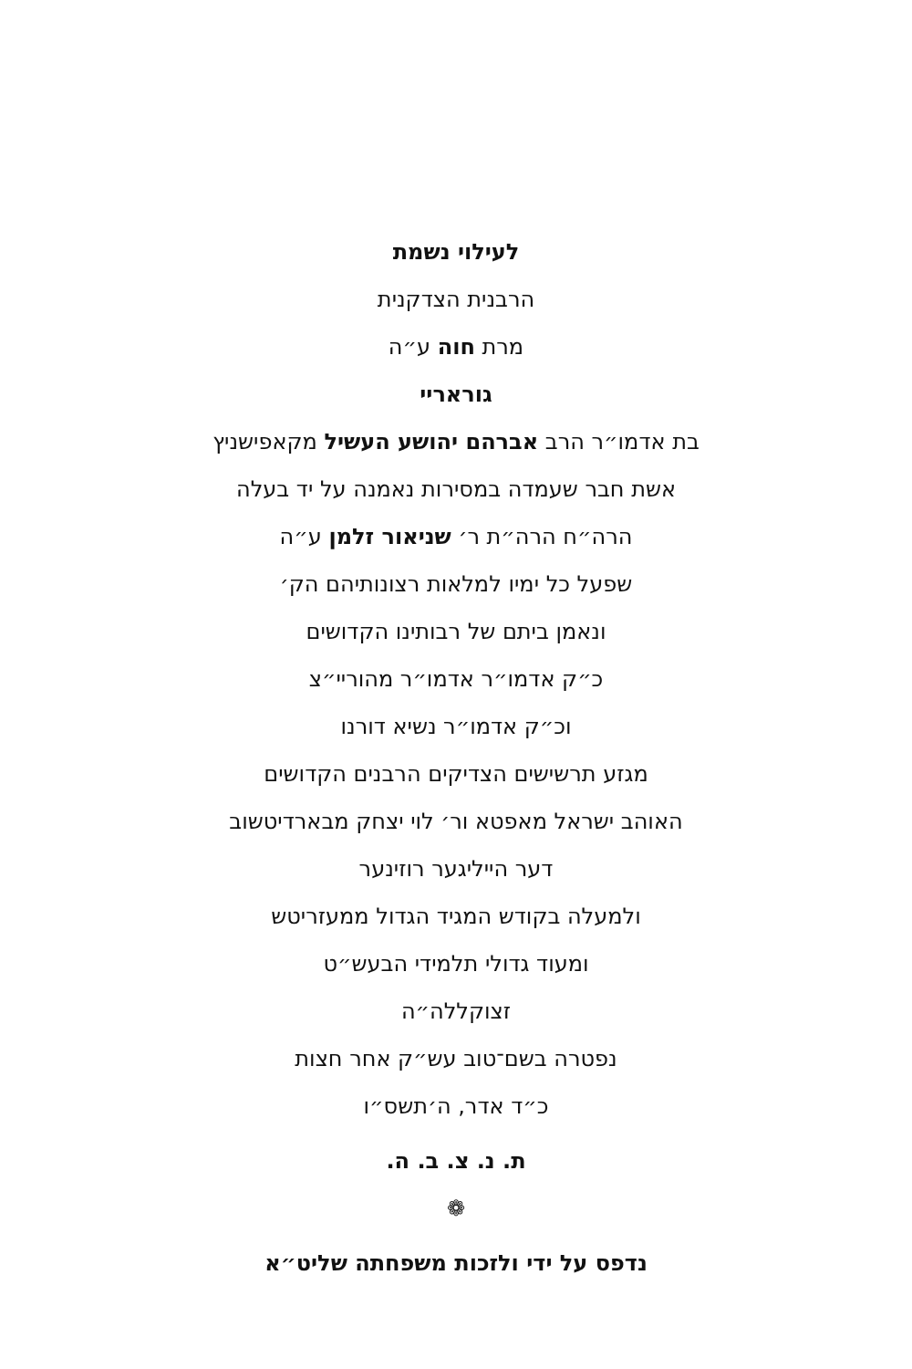לעילוי נשמת
הרבנית הצדקנית
מרת חוה ע״ה
גוראריי
בת אדמו״ר הרב אברהם יהושע העשיל מקאפישניץ
אשת חבר שעמדה במסירות נאמנה על יד בעלה
הרה״ח הרה״ת ר׳ שניאור זלמן ע״ה
שפעל כל ימיו למלאות רצונותיהם הק׳
ונאמן ביתם של רבותינו הקדושים
כ״ק אדמו״ר אדמו״ר מהוריי״צ
וכ״ק אדמו״ר נשיא דורנו
מגזע תרשישים הצדיקים הרבנים הקדושים
האוהב ישראל מאפטא ור׳ לוי יצחק מבארדיטשוב
דער הייליגער רוזינער
ולמעלה בקודש המגיד הגדול ממעזריטש
ומעוד גדולי תלמידי הבעש״ט
זצוקללה״ה
נפטרה בשם־טוב עש״ק אחר חצות
כ״ד אדר, ה׳תשס״ו
ת. נ. צ. ב. ה.
❁
נדפס על ידי ולזכות משפחתה שליט״א